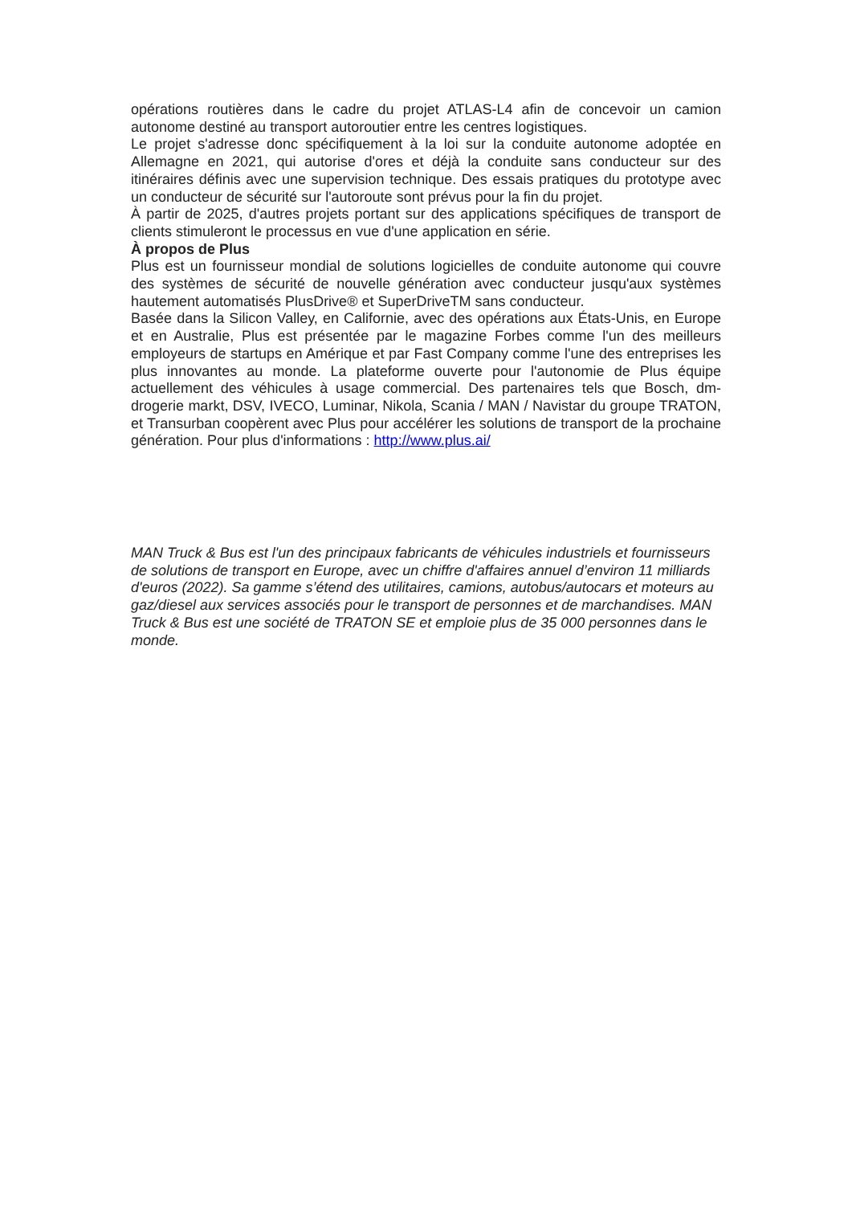opérations routières dans le cadre du projet ATLAS-L4 afin de concevoir un camion autonome destiné au transport autoroutier entre les centres logistiques.
Le projet s'adresse donc spécifiquement à la loi sur la conduite autonome adoptée en Allemagne en 2021, qui autorise d'ores et déjà la conduite sans conducteur sur des itinéraires définis avec une supervision technique. Des essais pratiques du prototype avec un conducteur de sécurité sur l'autoroute sont prévus pour la fin du projet.
À partir de 2025, d'autres projets portant sur des applications spécifiques de transport de clients stimuleront le processus en vue d'une application en série.
À propos de Plus
Plus est un fournisseur mondial de solutions logicielles de conduite autonome qui couvre des systèmes de sécurité de nouvelle génération avec conducteur jusqu'aux systèmes hautement automatisés PlusDrive® et SuperDriveTM sans conducteur.
Basée dans la Silicon Valley, en Californie, avec des opérations aux États-Unis, en Europe et en Australie, Plus est présentée par le magazine Forbes comme l'un des meilleurs employeurs de startups en Amérique et par Fast Company comme l'une des entreprises les plus innovantes au monde. La plateforme ouverte pour l'autonomie de Plus équipe actuellement des véhicules à usage commercial. Des partenaires tels que Bosch, dm-drogerie markt, DSV, IVECO, Luminar, Nikola, Scania / MAN / Navistar du groupe TRATON, et Transurban coopèrent avec Plus pour accélérer les solutions de transport de la prochaine génération. Pour plus d'informations : http://www.plus.ai/
MAN Truck & Bus est l'un des principaux fabricants de véhicules industriels et fournisseurs de solutions de transport en Europe, avec un chiffre d'affaires annuel d’environ 11 milliards d'euros (2022). Sa gamme s’étend des utilitaires, camions, autobus/autocars et moteurs au gaz/diesel aux services associés pour le transport de personnes et de marchandises. MAN Truck & Bus est une société de TRATON SE et emploie plus de 35 000 personnes dans le monde.